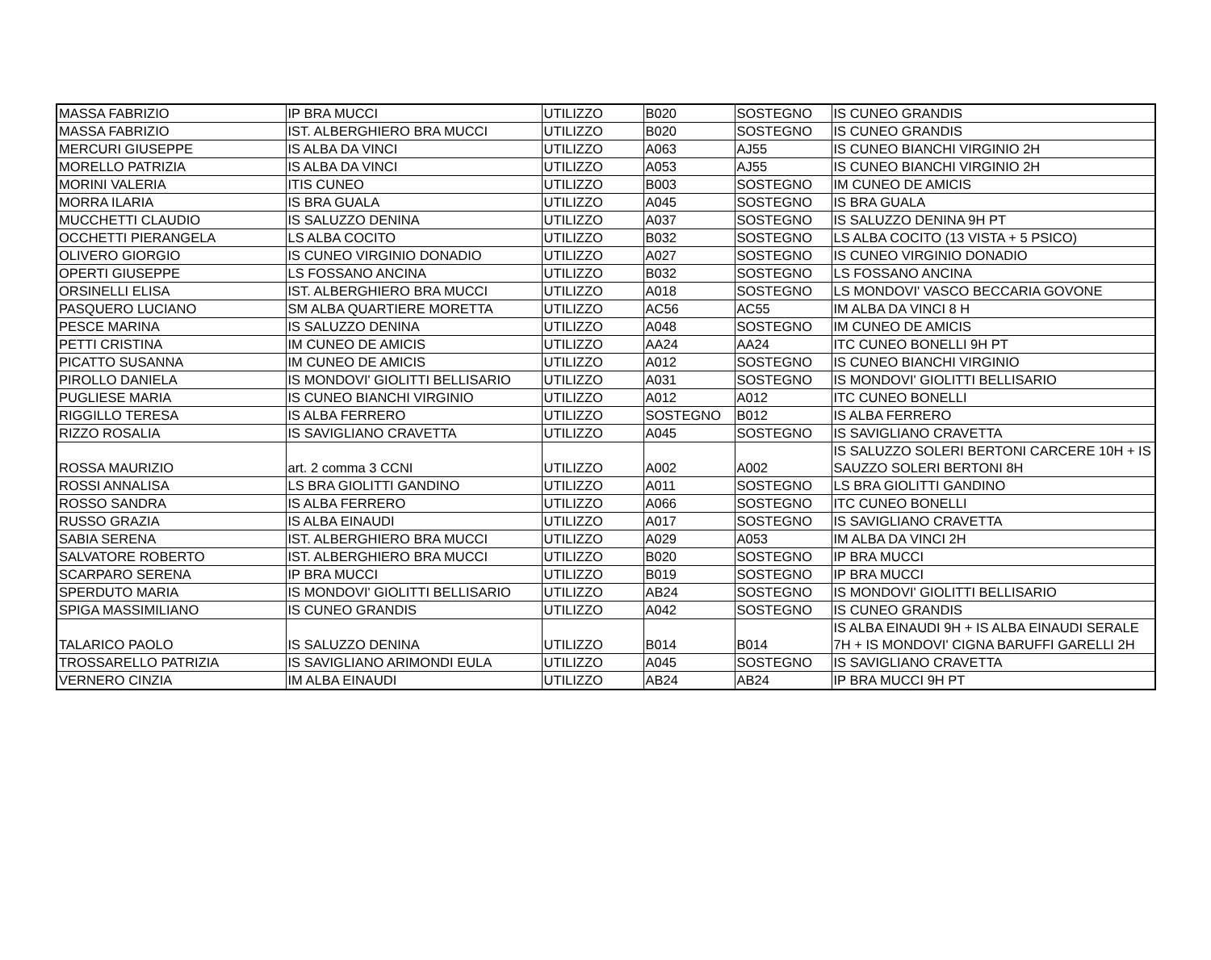| MASSA FABRIZIO | IP BRA MUCCI | UTILIZZO | B020 | SOSTEGNO | IS CUNEO GRANDIS |
| MASSA FABRIZIO | IST. ALBERGHIERO BRA MUCCI | UTILIZZO | B020 | SOSTEGNO | IS CUNEO GRANDIS |
| MERCURI GIUSEPPE | IS ALBA DA VINCI | UTILIZZO | A063 | AJ55 | IS CUNEO BIANCHI VIRGINIO 2H |
| MORELLO PATRIZIA | IS ALBA DA VINCI | UTILIZZO | A053 | AJ55 | IS CUNEO BIANCHI VIRGINIO 2H |
| MORINI VALERIA | ITIS CUNEO | UTILIZZO | B003 | SOSTEGNO | IM CUNEO DE AMICIS |
| MORRA ILARIA | IS BRA GUALA | UTILIZZO | A045 | SOSTEGNO | IS BRA GUALA |
| MUCCHETTI CLAUDIO | IS SALUZZO DENINA | UTILIZZO | A037 | SOSTEGNO | IS SALUZZO DENINA 9H PT |
| OCCHETTI PIERANGELA | LS ALBA COCITO | UTILIZZO | B032 | SOSTEGNO | LS ALBA COCITO (13 VISTA + 5 PSICO) |
| OLIVERO GIORGIO | IS CUNEO VIRGINIO DONADIO | UTILIZZO | A027 | SOSTEGNO | IS CUNEO VIRGINIO DONADIO |
| OPERTI GIUSEPPE | LS FOSSANO ANCINA | UTILIZZO | B032 | SOSTEGNO | LS FOSSANO ANCINA |
| ORSINELLI ELISA | IST. ALBERGHIERO BRA MUCCI | UTILIZZO | A018 | SOSTEGNO | LS MONDOVI' VASCO BECCARIA GOVONE |
| PASQUERO LUCIANO | SM ALBA QUARTIERE MORETTA | UTILIZZO | AC56 | AC55 | IM ALBA DA VINCI 8 H |
| PESCE MARINA | IS SALUZZO DENINA | UTILIZZO | A048 | SOSTEGNO | IM CUNEO DE AMICIS |
| PETTI CRISTINA | IM CUNEO DE AMICIS | UTILIZZO | AA24 | AA24 | ITC CUNEO BONELLI 9H PT |
| PICATTO SUSANNA | IM CUNEO DE AMICIS | UTILIZZO | A012 | SOSTEGNO | IS CUNEO BIANCHI VIRGINIO |
| PIROLLO DANIELA | IS MONDOVI' GIOLITTI BELLISARIO | UTILIZZO | A031 | SOSTEGNO | IS MONDOVI' GIOLITTI BELLISARIO |
| PUGLIESE MARIA | IS CUNEO BIANCHI VIRGINIO | UTILIZZO | A012 | A012 | ITC CUNEO BONELLI |
| RIGGILLO TERESA | IS ALBA FERRERO | UTILIZZO | SOSTEGNO | B012 | IS ALBA FERRERO |
| RIZZO ROSALIA | IS SAVIGLIANO CRAVETTA | UTILIZZO | A045 | SOSTEGNO | IS SAVIGLIANO CRAVETTA |
| ROSSA MAURIZIO | art. 2 comma 3 CCNI | UTILIZZO | A002 | A002 | IS SALUZZO SOLERI BERTONI CARCERE 10H + IS SAUZZO SOLERI BERTONI 8H |
| ROSSI ANNALISA | LS BRA GIOLITTI GANDINO | UTILIZZO | A011 | SOSTEGNO | LS BRA GIOLITTI GANDINO |
| ROSSO SANDRA | IS ALBA FERRERO | UTILIZZO | A066 | SOSTEGNO | ITC CUNEO BONELLI |
| RUSSO GRAZIA | IS ALBA EINAUDI | UTILIZZO | A017 | SOSTEGNO | IS SAVIGLIANO CRAVETTA |
| SABIA SERENA | IST. ALBERGHIERO BRA MUCCI | UTILIZZO | A029 | A053 | IM ALBA DA VINCI 2H |
| SALVATORE ROBERTO | IST. ALBERGHIERO BRA MUCCI | UTILIZZO | B020 | SOSTEGNO | IP BRA MUCCI |
| SCARPARO SERENA | IP BRA MUCCI | UTILIZZO | B019 | SOSTEGNO | IP BRA MUCCI |
| SPERDUTO MARIA | IS MONDOVI' GIOLITTI BELLISARIO | UTILIZZO | AB24 | SOSTEGNO | IS MONDOVI' GIOLITTI BELLISARIO |
| SPIGA MASSIMILIANO | IS CUNEO GRANDIS | UTILIZZO | A042 | SOSTEGNO | IS CUNEO GRANDIS |
| TALARICO PAOLO | IS SALUZZO DENINA | UTILIZZO | B014 | B014 | IS ALBA EINAUDI 9H + IS ALBA EINAUDI SERALE 7H + IS MONDOVI' CIGNA BARUFFI GARELLI 2H |
| TROSSARELLO PATRIZIA | IS SAVIGLIANO ARIMONDI EULA | UTILIZZO | A045 | SOSTEGNO | IS SAVIGLIANO CRAVETTA |
| VERNERO CINZIA | IM ALBA EINAUDI | UTILIZZO | AB24 | AB24 | IP BRA MUCCI 9H PT |